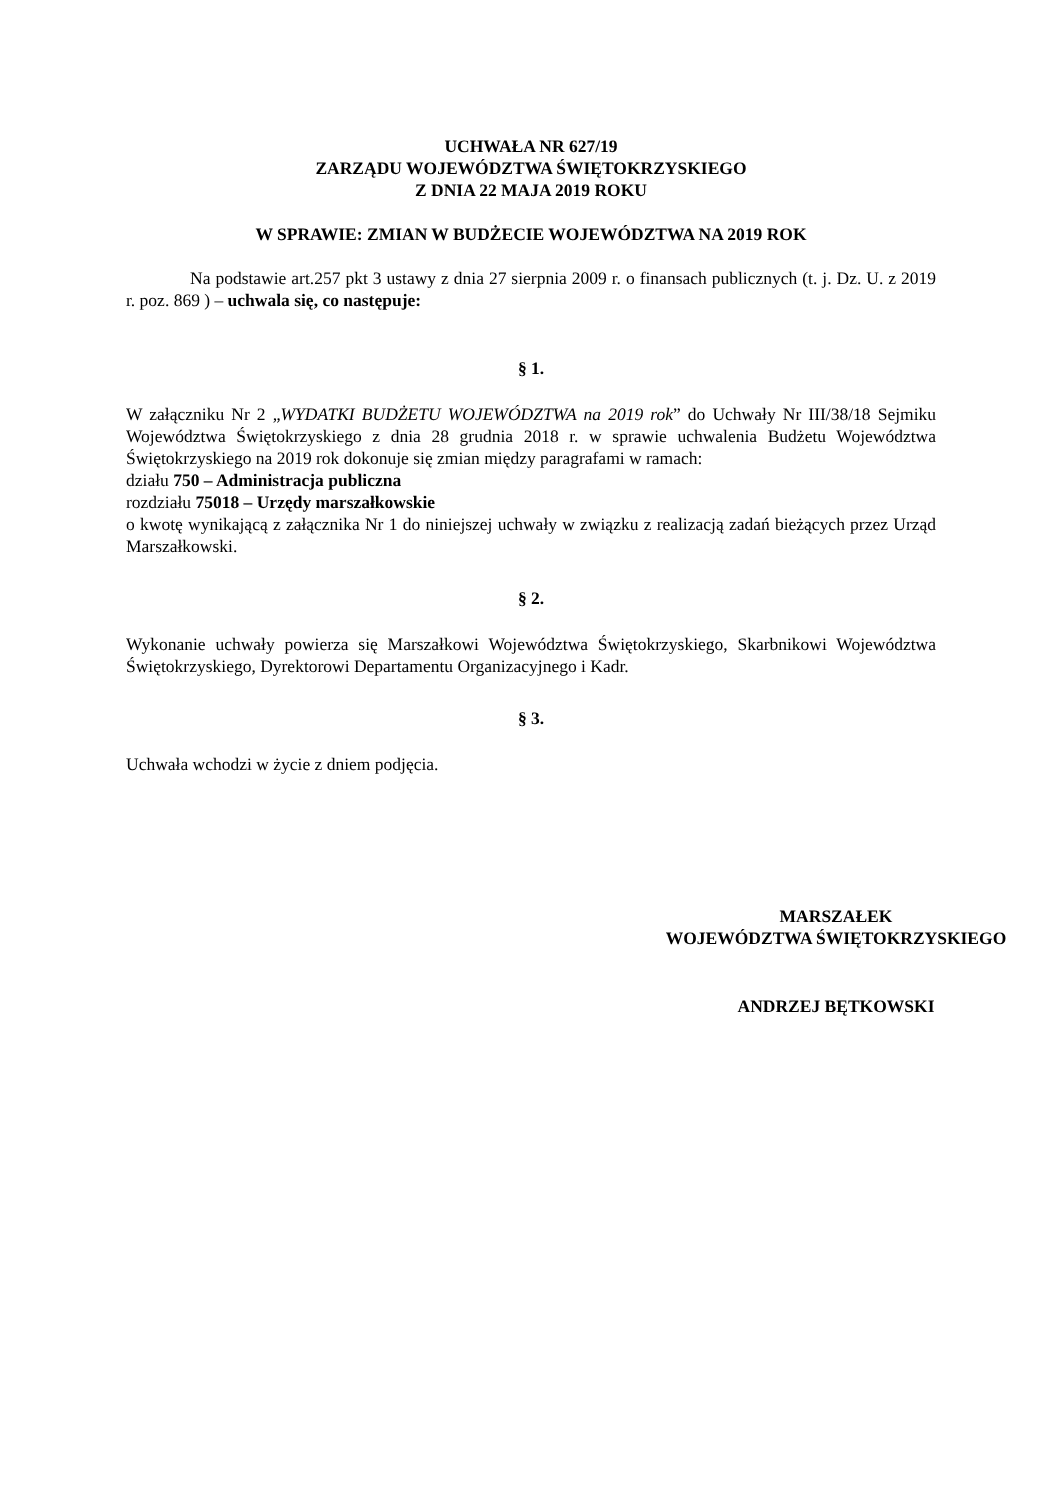UCHWAŁA NR 627/19
ZARZĄDU WOJEWÓDZTWA ŚWIĘTOKRZYSKIEGO
Z DNIA 22 MAJA 2019 ROKU
W SPRAWIE: ZMIAN W BUDŻECIE WOJEWÓDZTWA NA 2019 ROK
Na podstawie art.257 pkt 3 ustawy z dnia 27 sierpnia 2009 r. o finansach publicznych (t. j. Dz. U. z 2019 r. poz. 869 ) – uchwala się, co następuje:
§ 1.
W załączniku Nr 2 „WYDATKI BUDŻETU WOJEWÓDZTWA na 2019 rok” do Uchwały Nr III/38/18 Sejmiku Województwa Świętokrzyskiego z dnia 28 grudnia 2018 r. w sprawie uchwalenia Budżetu Województwa Świętokrzyskiego na 2019 rok dokonuje się zmian między paragrafami w ramach:
działu 750 – Administracja publiczna
rozdziału 75018 – Urzędy marszałkowskie
o kwotę wynikającą z załącznika Nr 1 do niniejszej uchwały w związku z realizacją zadań bieżących przez Urząd Marszałkowski.
§ 2.
Wykonanie uchwały powierza się Marszałkowi Województwa Świętokrzyskiego, Skarbnikowi Województwa Świętokrzyskiego, Dyrektorowi Departamentu Organizacyjnego i Kadr.
§ 3.
Uchwała wchodzi w życie z dniem podjęcia.
MARSZAŁEK
WOJEWÓDZTWA ŚWIĘTOKRZYSKIEGO
ANDRZEJ BĘTKOWSKI